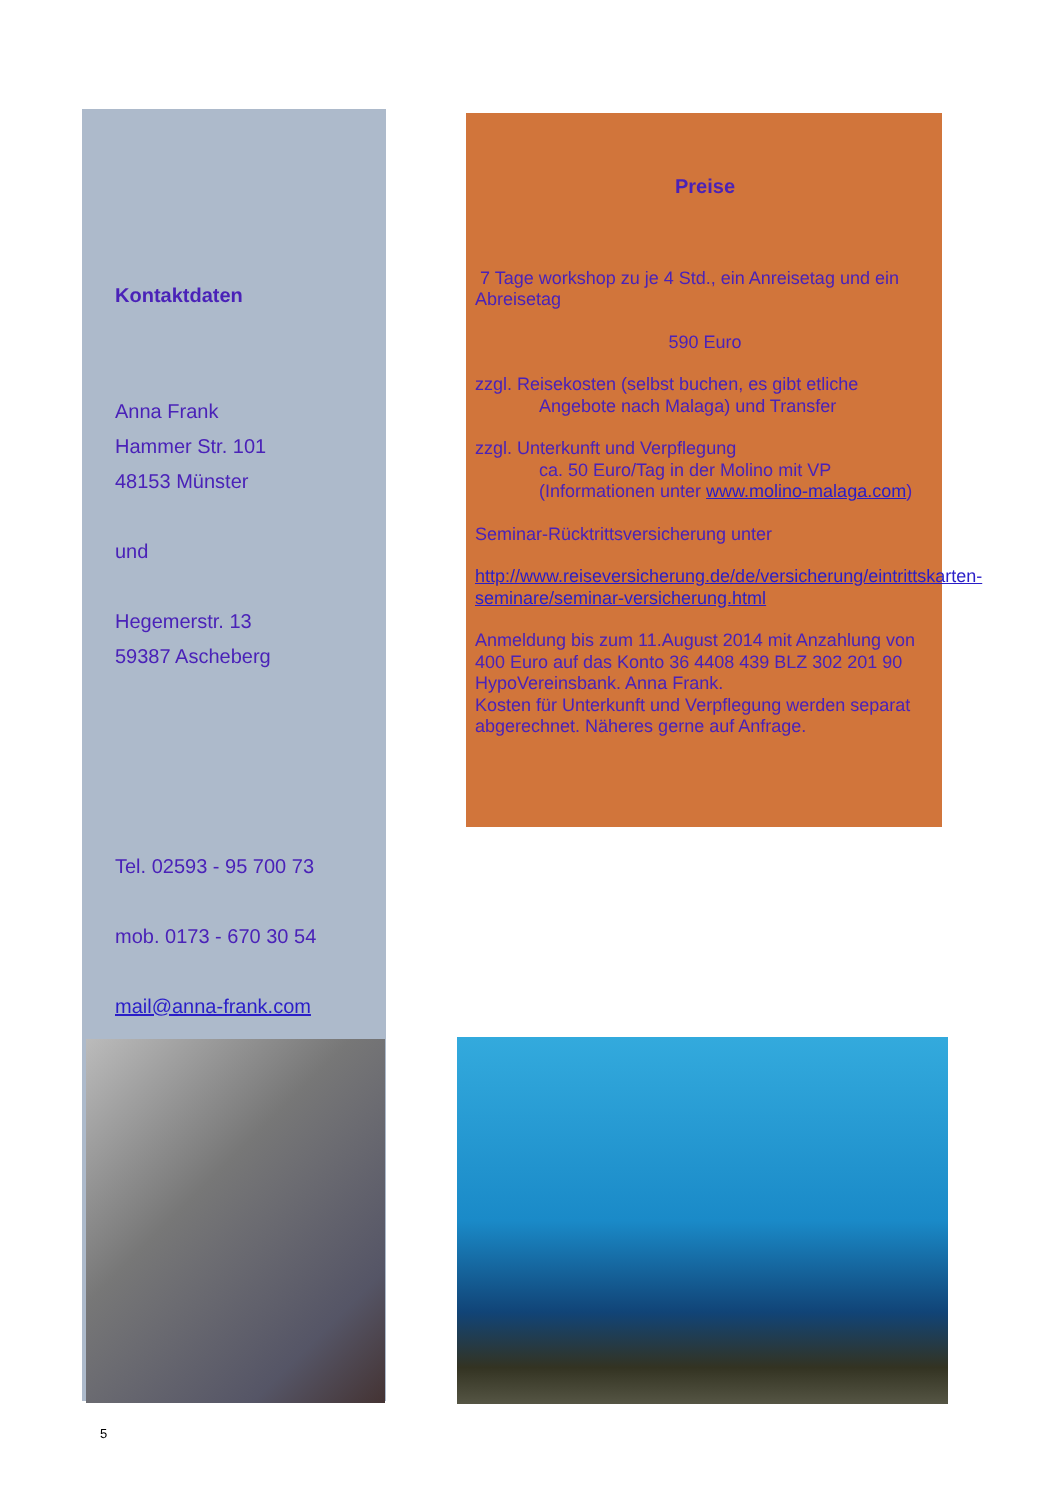Kontaktdaten
Anna Frank
Hammer Str. 101
48153 Münster
und
Hegemerstr. 13
59387 Ascheberg
Tel. 02593 - 95 700 73
mob. 0173 - 670 30 54
mail@anna-frank.com
Preise
7 Tage workshop zu je 4 Std., ein Anreisetag und ein Abreisetag
590 Euro
zzgl. Reisekosten (selbst buchen, es gibt etliche
Angebote nach Malaga) und Transfer
zzgl. Unterkunft und Verpflegung
ca. 50 Euro/Tag in der Molino mit VP (Informationen unter www.molino-malaga.com)
Seminar-Rücktrittsversicherung unter
http://www.reiseversicherung.de/de/versicherung/eintrittskarten-seminare/seminar-versicherung.html
Anmeldung bis zum 11.August 2014 mit Anzahlung von 400 Euro auf das Konto 36 4408 439 BLZ 302 201 90 HypoVereinsbank. Anna Frank.
Kosten für Unterkunft und Verpflegung werden separat abgerechnet. Näheres gerne auf Anfrage.
5